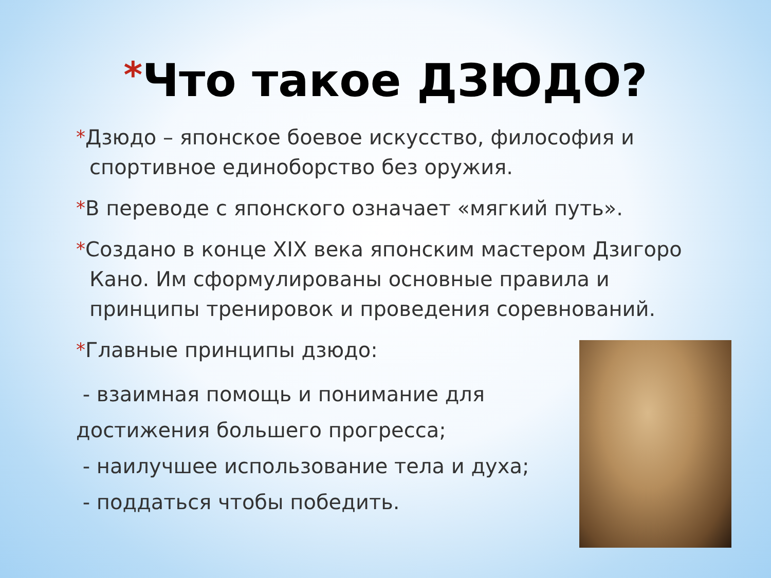*Что такое ДЗЮДО?
*Дзюдо – японское боевое искусство, философия и спортивное единоборство без оружия.
*В переводе с японского означает «мягкий путь».
*Создано в конце XIX века японским мастером Дзигоро Кано. Им сформулированы основные правила и принципы тренировок и проведения соревнований.
*Главные принципы дзюдо:
- взаимная помощь и понимание для
достижения большего прогресса;
- наилучшее использование тела и духа;
- поддаться чтобы победить.